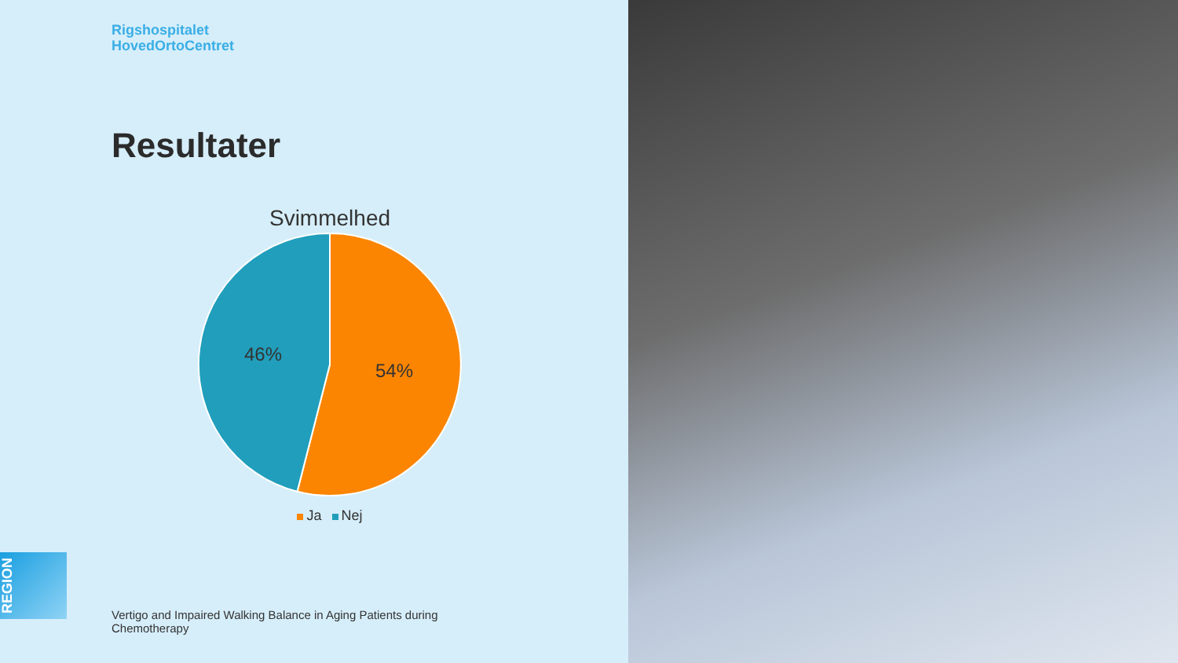Rigshospitalet
HovedOrtoCentret
Resultater
Svimmelhed
46%
54%
Ja Nej
REGION
Vertigo and Impaired Walking Balance in Aging Patients during Chemotherapy